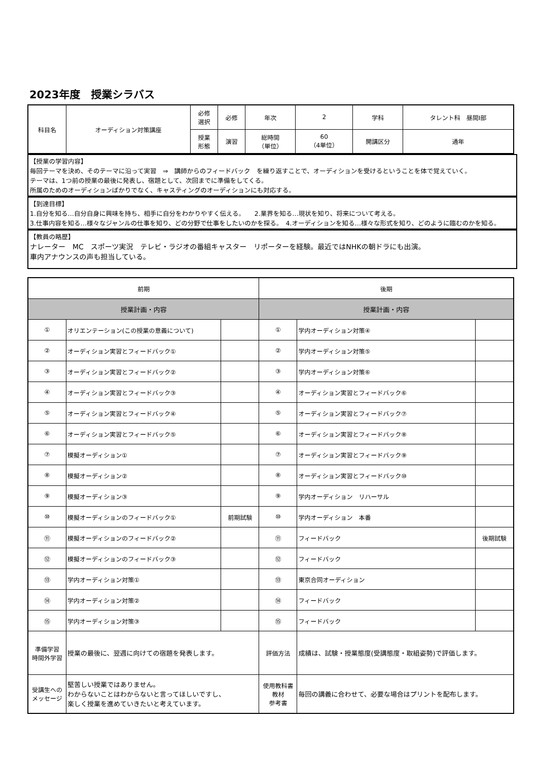2023年度　授業シラバス
| 科目名 | オーディション対策講座 | 必修 選択 | 必修 | 年次 | 2 | 学科 | タレント科 昼間Ⅰ部 |
| | | 授業 形態 | 演習 | 総時間 （単位） | 60 （4単位） | 開講区分 | 通年 |
【授業の学習内容】
毎回テーマを決め、そのテーマに沿って実習　⇒　講師からのフィードバック　を繰り返すことで、オーディションを受けるということを体で覚えていく。
テーマは、1つ前の授業の最後に発表し、宿題として、次回までに準備をしてくる。
所属のためのオーディションばかりでなく、キャスティングのオーディションにも対応する。
【到達目標】
1.自分を知る…自分自身に興味を持ち、相手に自分をわかりやすく伝える。　　2.業界を知る…現状を知り、将来について考える。
3.仕事内容を知る…様々なジャンルの仕事を知り、どの分野で仕事をしたいのかを探る。　4.オーディションを知る…様々な形式を知り、どのように臨むのかを知る。
【教員の略歴】
ナレーター　MC　スポーツ実況　テレビ・ラジオの番組キャスター　リポーターを経験。最近ではNHKの朝ドラにも出演。
車内アナウンスの声も担当している。
| 前期 | | | 後期 | | |
| 授業計画・内容 | | | 授業計画・内容 | | |
| ① | オリエンテーション(この授業の意義について) | | ① | 学内オーディション対策④ | |
| ② | オーディション実習とフィードバック① | | ② | 学内オーディション対策⑤ | |
| ③ | オーディション実習とフィードバック② | | ③ | 学内オーディション対策⑥ | |
| ④ | オーディション実習とフィードバック③ | | ④ | オーディション実習とフィードバック⑥ | |
| ⑤ | オーディション実習とフィードバック④ | | ⑤ | オーディション実習とフィードバック⑦ | |
| ⑥ | オーディション実習とフィードバック⑤ | | ⑥ | オーディション実習とフィードバック⑧ | |
| ⑦ | 模擬オーディション① | | ⑦ | オーディション実習とフィードバック⑨ | |
| ⑧ | 模擬オーディション② | | ⑧ | オーディション実習とフィードバック⑩ | |
| ⑨ | 模擬オーディション③ | | ⑨ | 学内オーディション リハーサル | |
| ⑩ | 模擬オーディションのフィードバック① | 前期試験 | ⑩ | 学内オーディション 本番 | |
| ⑪ | 模擬オーディションのフィードバック② | | ⑪ | フィードバック | 後期試験 |
| ⑫ | 模擬オーディションのフィードバック③ | | ⑫ | フィードバック | |
| ⑬ | 学内オーディション対策① | | ⑬ | 東京合同オーディション | |
| ⑭ | 学内オーディション対策② | | ⑭ | フィードバック | |
| ⑮ | 学内オーディション対策③ | | ⑮ | フィードバック | |
| 準備学習 時間外学習 | 授業の最後に、翌週に向けての宿題を発表します。 | | 評価方法 | 成績は、試験・授業態度(受講態度・取組姿勢)で評価します。 | |
| 受講生への メッセージ | 堅苦しい授業ではありません。 わからないことはわからないと言ってほしいですし、 楽しく授業を進めていきたいと考えています。 | | 使用教科書 教材 参考書 | 毎回の講義に合わせて、必要な場合はプリントを配布します。 | |